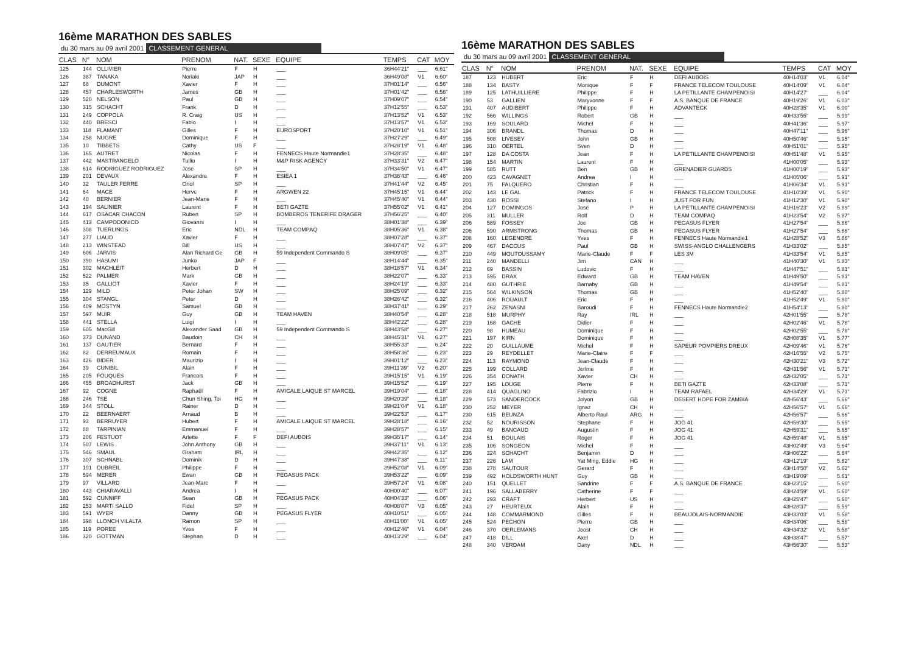16ème MARATHON DES SABLES
du 30 mars au 09 avril 2001 CLASSEMENT GENERAL
| CLAS | N° | NOM | PRENOM | NAT. | SEXE | EQUIPE | TEMPS | CAT | MOY |
| --- | --- | --- | --- | --- | --- | --- | --- | --- | --- |
| 125 | 144 | OLLIVIER | Pierre | F | H | ___ | 36H44'21" | ___ | 6.61" |
| 126 | 387 | TANAKA | Noriaki | JAP | H | ___ | 36H49'08" | V1 | 6.60" |
| 127 | 68 | DUMONT | Xavier | F | H | ___ | 37H01'14" | ___ | 6.56" |
| 128 | 457 | CHARLESWORTH | James | GB | H | ___ | 37H01'42" | ___ | 6.56" |
| 129 | 520 | NELSON | Paul | GB | H | ___ | 37H09'07" | ___ | 6.54" |
| 130 | 315 | SCHACHT | Frank | D | H | ___ | 37H12'55" | ___ | 6.53" |
| 131 | 249 | COPPOLA | R. Craig | US | H | ___ | 37H13'52" | V1 | 6.53" |
| 132 | 440 | BRESCI | Fabio | I | H | ___ | 37H13'57" | V1 | 6.53" |
| 133 | 118 | FLAMANT | Gilles | F | H | EUROSPORT | 37H20'10" | V1 | 6.51" |
| 134 | 258 | NUGRE | Dominique | F | H | ___ | 37H27'29" | ___ | 6.49" |
| 135 | 10 | TIBBETS | Cathy | US | F | ___ | 37H28'19" | V1 | 6.48" |
| 136 | 165 | AUTRET | Nicolas | F | H | FENNECS Haute Normandie1 | 37H28'35" | ___ | 6.48" |
| 137 | 442 | MASTRANGELO | Tullio | I | H | M&P RISK AGENCY | 37H33'31" | V2 | 6.47" |
| 138 | 614 | RODRIGUEZ RODRIGUEZ | Jose | SP | H | ___ | 37H34'50" | V1 | 6.47" |
| 139 | 201 | DEVAUX | Alexandre | F | H | ESIEA 1 | 37H36'43" | ___ | 6.46" |
| 140 | 32 | TAULER FERRE | Oriol | SP | H | ___ | 37H41'44" | V2 | 6.45" |
| 141 | 64 | MACE | Herve | F | H | ARGWEN 22 | 37H45'15" | V1 | 6.44" |
| 142 | 40 | BERNIER | Jean-Marie | F | H | ___ | 37H45'40" | V1 | 6.44" |
| 143 | 194 | SALINIER | Laurent | F | H | BETI GAZTE | 37H55'02" | V1 | 6.41" |
| 144 | 617 | OSACAR CHACON | Ruben | SP | H | BOMBEROS TENERIFE DRAGER | 37H56'25" | ___ | 6.40" |
| 145 | 413 | CAMPODONICO | Giovanni | I | H | ___ | 38H01'38" | ___ | 6.39" |
| 146 | 308 | TUERLINGS | Eric | NDL | H | TEAM COMPAQ | 38H05'36" | V1 | 6.38" |
| 147 | 277 | LIAUD | Xavier | F | H | ___ | 38H07'28" | ___ | 6.37" |
| 148 | 213 | WINSTEAD | Bill | US | H | ___ | 38H07'47" | V2 | 6.37" |
| 149 | 606 | JARVIS | Alan Richard Ge | GB | H | 59 Independent Commando S | 38H09'05" | ___ | 6.37" |
| 150 | 390 | HASUMI | Junko | JAP | F | ___ | 38H14'44" | ___ | 6.35" |
| 151 | 302 | MACHLEIT | Herbert | D | H | ___ | 38H18'57" | V1 | 6.34" |
| 152 | 522 | PALMER | Mark | GB | H | ___ | 38H22'07" | ___ | 6.33" |
| 153 | 35 | GALLIOT | Xavier | F | H | ___ | 38H24'19" | ___ | 6.33" |
| 154 | 129 | MILD | Peter Johan | SW | H | ___ | 38H25'09" | ___ | 6.32" |
| 155 | 304 | STANGL | Peter | D | H | ___ | 38H26'42" | ___ | 6.32" |
| 156 | 409 | MOSTYN | Samuel | GB | H | ___ | 38H37'41" | ___ | 6.29" |
| 157 | 597 | MUIR | Guy | GB | H | TEAM HAVEN | 38H40'54" | ___ | 6.28" |
| 158 | 441 | STELLA | Luigi | I | H | ___ | 38H42'22" | ___ | 6.28" |
| 159 | 605 | MacGill | Alexander Saad | GB | H | 59 Independent Commando S | 38H43'58" | ___ | 6.27" |
| 160 | 373 | DUNAND | Baudoin | CH | H | ___ | 38H45'31" | V1 | 6.27" |
| 161 | 137 | GAUTIER | Bernard | F | H | ___ | 38H55'33" | ___ | 6.24" |
| 162 | 82 | DERREUMAUX | Romain | F | H | ___ | 38H58'36" | ___ | 6.23" |
| 163 | 426 | BIDER | Maurizio | I | H | ___ | 39H01'12" | ___ | 6.23" |
| 164 | 39 | CUNIBIL | Alain | F | H | ___ | 39H11'39" | V2 | 6.20" |
| 165 | 205 | FOUQUES | Francois | F | H | ___ | 39H15'15" | V1 | 6.19" |
| 166 | 455 | BROADHURST | Jack | GB | H | ___ | 39H15'52" | ___ | 6.19" |
| 167 | 92 | COGNE | Raphaël | F | H | AMICALE LAIQUE ST MARCEL | 39H19'04" | ___ | 6.18" |
| 168 | 246 | TSE | Chun Shing, Toi | HG | H | ___ | 39H20'39" | ___ | 6.18" |
| 169 | 344 | STOLL | Rainer | D | H | ___ | 39H21'04" | V1 | 6.18" |
| 170 | 22 | BEERNAERT | Arnaud | B | H | ___ | 39H22'53" | ___ | 6.17" |
| 171 | 93 | BERRUYER | Hubert | F | H | AMICALE LAIQUE ST MARCEL | 39H28'18" | ___ | 6.16" |
| 172 | 88 | TARPINIAN | Emmanuel | F | H | ___ | 39H28'57" | ___ | 6.15" |
| 173 | 206 | FESTUOT | Arlette | F | F | DEFI AUBOIS | 39H35'17" | ___ | 6.14" |
| 174 | 507 | LEWIS | John Anthony | GB | H | ___ | 39H37'11" | V1 | 6.13" |
| 175 | 546 | SMAUL | Graham | IRL | H | ___ | 39H42'35" | ___ | 6.12" |
| 176 | 307 | SCHNABL | Dominik | D | H | ___ | 39H47'38" | ___ | 6.11" |
| 177 | 101 | DUBREIL | Philippe | F | H | ___ | 39H52'08" | V1 | 6.09" |
| 178 | 594 | MERER | Ewan | GB | H | PEGASUS PACK | 39H53'22" | ___ | 6.09" |
| 179 | 97 | VILLARD | Jean-Marc | F | H | ___ | 39H57'24" | V1 | 6.08" |
| 180 | 443 | CHIARAVALLI | Andrea | I | H | ___ | 40H00'40" | ___ | 6.07" |
| 181 | 592 | CUNNIFF | Sean | GB | H | PEGASUS PACK | 40H04'33" | ___ | 6.06" |
| 182 | 253 | MARTI SALLO | Fidel | SP | H | ___ | 40H08'07" | V3 | 6.05" |
| 183 | 591 | WYER | Danny | GB | H | PEGASUS FLYER | 40H10'51" | ___ | 6.05" |
| 184 | 398 | LLONCH VILALTA | Ramon | SP | H | ___ | 40H11'00" | V1 | 6.05" |
| 185 | 119 | POREE | Yves | F | H | ___ | 40H12'46" | V1 | 6.04" |
| 186 | 320 | GOTTMAN | Stephan | D | H | ___ | 40H13'29" | ___ | 6.04" |
16ème MARATHON DES SABLES
du 30 mars au 09 avril 2001 CLASSEMENT GENERAL
| CLAS | N° | NOM | PRENOM | NAT. | SEXE | EQUIPE | TEMPS | CAT | MOY |
| --- | --- | --- | --- | --- | --- | --- | --- | --- | --- |
| 187 | 123 | HUBERT | Eric | F | H | DEFI AUBOIS | 40H14'03" | V1 | 6.04" |
| 188 | 134 | BASTY | Monique | F | F | FRANCE TELECOM TOULOUSE | 40H14'09" | V1 | 6.04" |
| 189 | 125 | LATHUILLIERE | Philippe | F | H | LA PETILLANTE CHAMPENOISI | 40H14'27" | ___ | 6.04" |
| 190 | 53 | GALLIEN | Maryvonne | F | F | A.S. BANQUE DE FRANCE | 40H19'26" | V1 | 6.03" |
| 191 | 407 | AUDIBERT | Philippe | F | H | ADVANTECK | 40H28'35" | V1 | 6.00" |
| 192 | 566 | WILLINGS | Robert | GB | H | ___ | 40H33'55" | ___ | 5.99" |
| 193 | 169 | SOULARD | Michel | F | H | ___ | 40H41'36" | ___ | 5.97" |
| 194 | 306 | BRANDL | Thomas | D | H | ___ | 40H47'11" | ___ | 5.96" |
| 195 | 508 | LIVESEY | John | GB | H | ___ | 40H50'46" | ___ | 5.95" |
| 196 | 310 | OERTEL | Sven | D | H | ___ | 40H51'01" | ___ | 5.95" |
| 197 | 128 | DA COSTA | Jean | F | H | LA PETILLANTE CHAMPENOISI | 40H51'48" | V1 | 5.95" |
| 198 | 154 | MARTIN | Laurent | F | H | ___ | 41H00'05" | ___ | 5.93" |
| 199 | 585 | RUTT | Ben | GB | H | GRENADIER GUARDS | 41H00'19" | ___ | 5.93" |
| 200 | 423 | CAVAGNET | Andrea | I | H | ___ | 41H05'06" | ___ | 5.91" |
| 201 | 75 | FALQUERO | Christian | F | H | ___ | 41H06'34" | V1 | 5.91" |
| 202 | 143 | LE GAL | Patrick | F | H | FRANCE TELECOM TOULOUSE | 41H10'39" | V1 | 5.90" |
| 203 | 430 | ROSSI | Stefano | I | H | JUST FOR FUN | 41H12'30" | V1 | 5.90" |
| 204 | 127 | DOMINGOS | Jose | P | H | LA PETILLANTE CHAMPENOISI | 41H16'23" | V2 | 5.89" |
| 205 | 311 | MULLER | Rolf | D | H | TEAM COMPAQ | 41H23'54" | V2 | 5.87" |
| 206 | 589 | FOSSEY | Joe | GB | H | PEGASUS FLYER | 41H27'54" | ___ | 5.86" |
| 206 | 590 | ARMSTRONG | Thomas | GB | H | PEGASUS FLYER | 41H27'54" | ___ | 5.86" |
| 208 | 160 | LEGENDRE | Yves | F | H | FENNECS Haute Normandie1 | 41H28'52" | V3 | 5.86" |
| 209 | 467 | DACCUS | Paul | GB | H | SWISS-ANGLO CHALLENGERS | 41H33'02" | ___ | 5.85" |
| 210 | 449 | MOUTOUSSAMY | Marie-Claude | F | F | LES 3M | 41H33'54" | V1 | 5.85" |
| 211 | 240 | MANDELLI | Jim | CAN | H | ___ | 41H40'30" | V1 | 5.83" |
| 212 | 69 | BASSIN | Ludovic | F | H | ___ | 41H47'51" | ___ | 5.81" |
| 213 | 595 | DRAX | Edward | GB | H | TEAM HAVEN | 41H49'50" | ___ | 5.81" |
| 214 | 480 | GUTHRIE | Barnaby | GB | H | ___ | 41H49'54" | ___ | 5.81" |
| 215 | 564 | WILKINSON | Thomas | GB | H | ___ | 41H52'40" | ___ | 5.80" |
| 216 | 406 | ROUAULT | Eric | F | H | ___ | 41H52'49" | V1 | 5.80" |
| 217 | 262 | ZENASNI | Baroudi | F | H | FENNECS Haute Normandie2 | 41H54'13" | ___ | 5.80" |
| 218 | 518 | MURPHY | Ray | IRL | H | ___ | 42H01'55" | ___ | 5.78" |
| 219 | 168 | GACHE | Didier | F | H | ___ | 42H02'46" | V1 | 5.78" |
| 220 | 98 | HUMEAU | Dominique | F | H | ___ | 42H02'55" | ___ | 5.78" |
| 221 | 197 | KIRN | Dominique | F | H | ___ | 42H08'35" | V1 | 5.77" |
| 222 | 20 | GUILLAUME | Michel | F | H | SAPEUR POMPIERS DREUX | 42H09'46" | V1 | 5.76" |
| 223 | 29 | REYDELLET | Marie-Claire | F | F | ___ | 42H16'55" | V2 | 5.75" |
| 224 | 113 | RAYMOND | Jean-Claude | F | H | ___ | 42H30'21" | V3 | 5.72" |
| 225 | 199 | COLLARD | Jerlme | F | H | ___ | 42H31'56" | V1 | 5.71" |
| 226 | 354 | DONATH | Xavier | CH | H | ___ | 42H32'05" | ___ | 5.71" |
| 227 | 195 | LOUGE | Pierre | F | H | BETI GAZTE | 42H33'08" | ___ | 5.71" |
| 228 | 414 | QUAGLINO | Fabrizio | I | H | TEAM RAFAEL | 42H34'29" | V1 | 5.71" |
| 229 | 573 | SANDERCOCK | Jolyon | GB | H | DESERT HOPE FOR ZAMBIA | 42H56'43" | ___ | 5.66" |
| 230 | 252 | MEYER | Ignaz | CH | H | ___ | 42H56'57" | V1 | 5.66" |
| 230 | 615 | BEUNZA | Alberto Raul | ARG | H | ___ | 42H56'57" | ___ | 5.66" |
| 232 | 52 | NOURISSON | Stephane | F | H | JOG 41 | 42H59'30" | ___ | 5.65" |
| 233 | 49 | BANCAUD | Augustin | F | H | JOG 41 | 42H59'31" | ___ | 5.65" |
| 234 | 51 | BOULAIS | Roger | F | H | JOG 41 | 42H59'48" | V1 | 5.65" |
| 235 | 106 | SONGEON | Michel | F | H | ___ | 43H02'49" | V3 | 5.64" |
| 236 | 324 | SCHACHT | Benjamin | D | H | ___ | 43H06'22" | ___ | 5.64" |
| 237 | 226 | LAM | Yat Ming, Eddie | HG | H | ___ | 43H12'19" | ___ | 5.62" |
| 238 | 278 | SAUTOUR | Gerard | F | H | ___ | 43H14'50" | V2 | 5.62" |
| 239 | 492 | HOLDSWORTH HUNT | Guy | GB | H | ___ | 43H19'09" | ___ | 5.61" |
| 240 | 151 | QUELLET | Sandrine | F | F | A.S. BANQUE DE FRANCE | 43H23'15" | ___ | 5.60" |
| 241 | 196 | SALLABERRY | Catherine | F | F | ___ | 43H24'59" | V1 | 5.60" |
| 242 | 293 | CRAFT | Herbert | US | H | ___ | 43H25'47" | ___ | 5.60" |
| 243 | 27 | HEURTEUX | Alain | F | H | ___ | 43H28'37" | ___ | 5.59" |
| 244 | 148 | COMMARMOND | Gilles | F | H | BEAUJOLAIS-NORMANDIE | 43H33'03" | V1 | 5.58" |
| 245 | 524 | PECHON | Pierre | GB | H | ___ | 43H34'06" | ___ | 5.58" |
| 246 | 370 | OERLEMANS | Joost | CH | H | ___ | 43H34'32" | V1 | 5.58" |
| 247 | 418 | DILL | Axel | D | H | ___ | 43H38'47" | ___ | 5.57" |
| 248 | 340 | VERDAM | Dany | NDL | H | ___ | 43H56'30" | ___ | 5.53" |